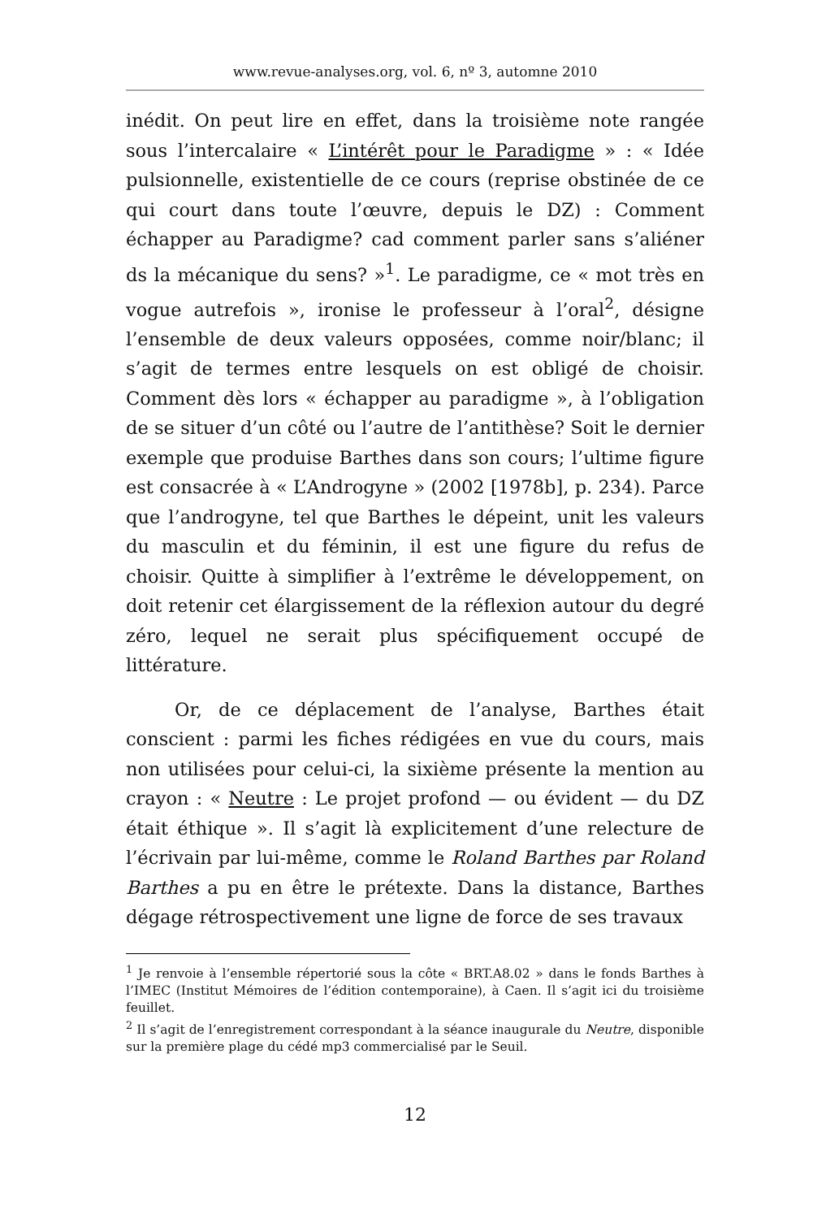www.revue-analyses.org, vol. 6, nº 3, automne 2010
inédit. On peut lire en effet, dans la troisième note rangée sous l’intercalaire « L’intérêt pour le Paradigme » : « Idée pulsion­nelle, existentielle de ce cours (reprise obstinée de ce qui court dans toute l’œuvre, depuis le DZ) : Comment échapper au Paradigme? cad comment parler sans s’aliéner ds la mécanique du sens? »<sup>1</sup>. Le paradigme, ce « mot très en vogue autrefois », ironise le professeur à l’oral<sup>2</sup>, désigne l’ensemble de deux valeurs opposées, comme noir/blanc; il s’agit de termes entre lesquels on est obligé de choisir. Comment dès lors « échapper au paradigme », à l’obligation de se situer d’un côté ou l’autre de l’antithèse? Soit le dernier exemple que produise Barthes dans son cours; l’ultime figure est consacrée à « L’Androgyne » (2002 [1978b], p. 234). Parce que l’androgyne, tel que Barthes le dépeint, unit les valeurs du masculin et du féminin, il est une figure du refus de choisir. Quitte à simplifier à l’extrême le développement, on doit retenir cet élargissement de la réflexion autour du degré zéro, lequel ne serait plus spécifiquement occupé de littérature.
Or, de ce déplacement de l’analyse, Barthes était conscient : parmi les fiches rédigées en vue du cours, mais non utilisées pour celui-ci, la sixième présente la mention au crayon : « Neutre : Le projet profond — ou évident — du DZ était éthique ». Il s’agit là explicitement d’une relecture de l’écrivain par lui-même, comme le Roland Barthes par Roland Barthes a pu en être le prétexte. Dans la distance, Barthes dégage rétrospectivement une ligne de force de ses travaux
<sup>1</sup> Je renvoie à l’ensemble répertorié sous la côte « BRT.A8.02 » dans le fonds Barthes à l’IMEC (Institut Mémoires de l’édition contemporaine), à Caen. Il s’agit ici du troisième feuillet.
<sup>2</sup> Il s’agit de l’enregistrement correspondant à la séance inaugurale du Neutre, disponible sur la première plage du cédé mp3 commercialisé par le Seuil.
12